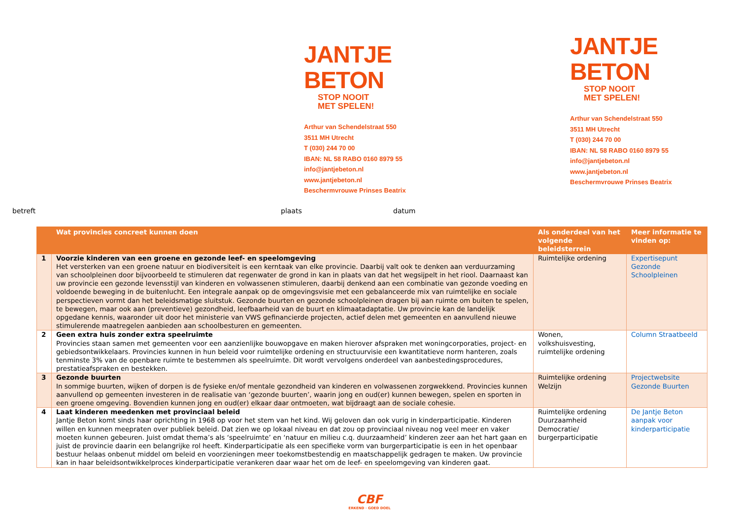JANTJE
BETON
STOP NOOIT
MET SPELEN!
Arthur van Schendelstraat 550
3511 MH Utrecht
T (030) 244 70 00
IBAN: NL 58 RABO 0160 8979 55
info@jantjebeton.nl
www.jantjebeton.nl
Beschermvrouwe Prinses Beatrix
JANTJE
BETON
STOP NOOIT
MET SPELEN!
Arthur van Schendelstraat 550
3511 MH Utrecht
T (030) 244 70 00
IBAN: NL 58 RABO 0160 8979 55
info@jantjebeton.nl
www.jantjebeton.nl
Beschermvrouwe Prinses Beatrix
betreft plaats datum
| | Wat provincies concreet kunnen doen | Als onderdeel van het volgende beleidsterrein | Meer informatie te vinden op: |
| --- | --- | --- | --- |
| 1 | Voorzie kinderen van een groene en gezonde leef- en speelomgeving Het versterken van een groene natuur en biodiversiteit is een kerntaak van elke provincie. Daarbij valt ook te denken aan verduurzaming van schoolpleinen door bijvoorbeeld te stimuleren dat regenwater de grond in kan in plaats van dat het wegsijpelt in het riool. Daarnaast kan uw provincie een gezonde levensstijl van kinderen en volwassenen stimuleren, daarbij denkend aan een combinatie van gezonde voeding en voldoende beweging in de buitenlucht. Een integrale aanpak op de omgevingsvisie met een gebalanceerde mix van ruimtelijke en sociale perspectieven vormt dan het beleidsmatige sluitstuk. Gezonde buurten en gezonde schoolpleinen dragen bij aan ruimte om buiten te spelen, te bewegen, maar ook aan (preventieve) gezondheid, leefbaarheid van de buurt en klimaatadaptatie. Uw provincie kan de landelijk opgedane kennis, waaronder uit door het ministerie van VWS gefinancierde projecten, actief delen met gemeenten en aanvullend nieuwe stimulerende maatregelen aanbieden aan schoolbesturen en gemeenten. | Ruimtelijke ordening | Expertisepunt Gezonde Schoolpleinen |
| 2 | Geen extra huis zonder extra speelruimte Provincies staan samen met gemeenten voor een aanzienlijke bouwopgave en maken hierover afspraken met woningcorporaties, project- en gebiedsontwikkelaars. Provincies kunnen in hun beleid voor ruimtelijke ordening en structuurvisie een kwantitatieve norm hanteren, zoals tenminste 3% van de openbare ruimte te bestemmen als speelruimte. Dit wordt vervolgens onderdeel van aanbestedingsprocedures, prestatieafspraken en bestekken. | Wonen, volkshuisvesting, ruimtelijke ordening | Column Straatbeeld |
| 3 | Gezonde buurten In sommige buurten, wijken of dorpen is de fysieke en/of mentale gezondheid van kinderen en volwassenen zorgwekkend. Provincies kunnen aanvullend op gemeenten investeren in de realisatie van ‘gezonde buurten’, waarin jong en oud(er) kunnen bewegen, spelen en sporten in een groene omgeving. Bovendien kunnen jong en oud(er) elkaar daar ontmoeten, wat bijdraagt aan de sociale cohesie. | Ruimtelijke ordening Welzijn | Projectwebsite Gezonde Buurten |
| 4 | Laat kinderen meedenken met provinciaal beleid Jantje Beton komt sinds haar oprichting in 1968 op voor het stem van het kind. Wij geloven dan ook vurig in kinderparticipatie. Kinderen willen en kunnen meepraten over publiek beleid. Dat zien we op lokaal niveau en dat zou op provinciaal niveau nog veel meer en vaker moeten kunnen gebeuren. Juist omdat thema’s als ‘speelruimte’ en ‘natuur en milieu c.q. duurzaamheid’ kinderen zeer aan het hart gaan en juist de provincie daarin een belangrijke rol heeft. Kinderparticipatie als een specifieke vorm van burgerparticipatie is een in het openbaar bestuur helaas onbenut middel om beleid en voorzieningen meer toekomstbestendig en maatschappelijk gedragen te maken. Uw provincie kan in haar beleidsontwikkelproces kinderparticipatie verankeren daar waar het om de leef- en speelomgeving van kinderen gaat. | Ruimtelijke ordening Duurzaamheid Democratie/ burgerparticipatie | De Jantje Beton aanpak voor kinderparticipatie |
CBF
ERKEND · GOED DOEL